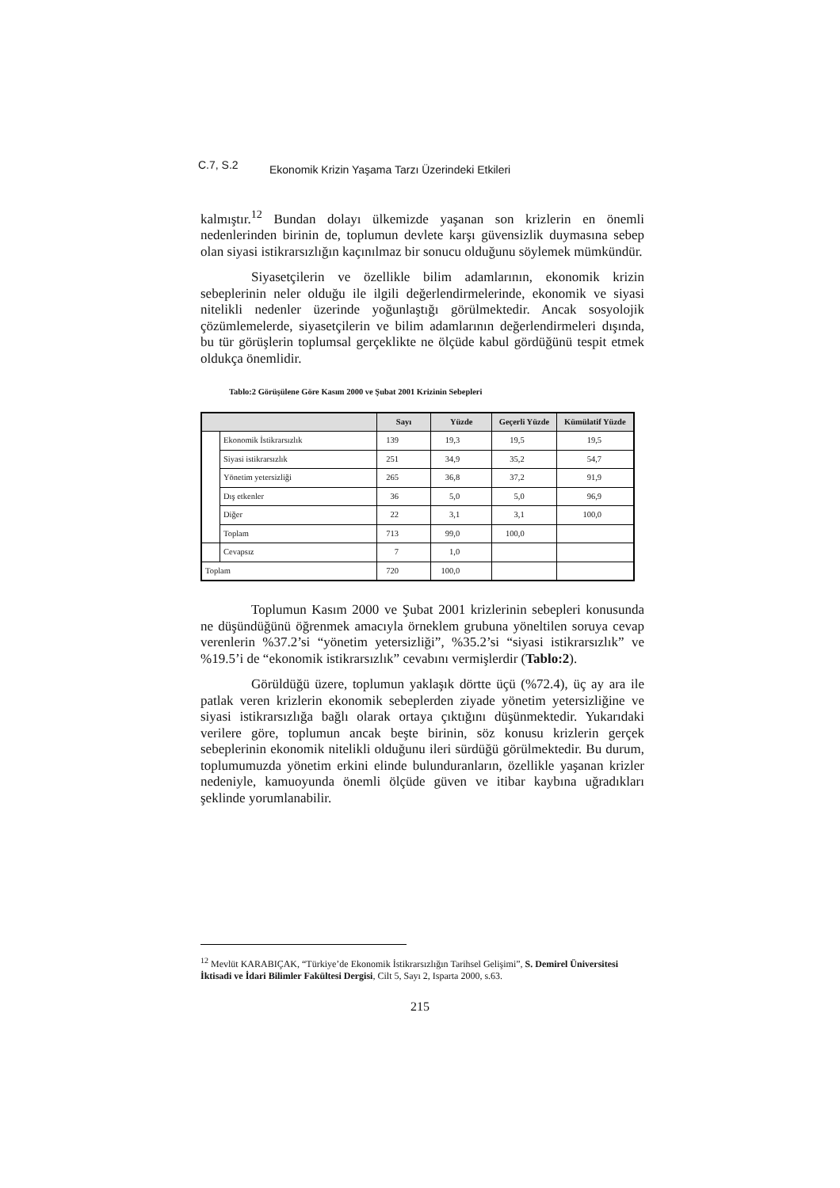C.7, S.2 Ekonomik Krizin Yaşama Tarzı Üzerindeki Etkileri
kalmıştır.<sup>12</sup> Bundan dolayı ülkemizde yaşanan son krizlerin en önemli nedenlerinden birinin de, toplumun devlete karşı güvensizlik duymasına sebep olan siyasi istikrarsızlığın kaçınılmaz bir sonucu olduğunu söylemek mümkündür.
Siyasetçilerin ve özellikle bilim adamlarının, ekonomik krizin sebeplerinin neler olduğu ile ilgili değerlendirmelerinde, ekonomik ve siyasi nitelikli nedenler üzerinde yoğunlaştığı görülmektedir. Ancak sosyolojik çözümlemelerde, siyasetçilerin ve bilim adamlarının değerlendirmeleri dışında, bu tür görüşlerin toplumsal gerçeklikte ne ölçüde kabul gördüğünü tespit etmek oldukça önemlidir.
Tablo:2 Görüşülene Göre Kasım 2000 ve Şubat 2001 Krizinin Sebepleri
| | | Sayı | Yüzde | Geçerli Yüzde | Kümülatif Yüzde |
| --- | --- | --- | --- | --- | --- |
| | Ekonomik İstikrarsızlık | 139 | 19,3 | 19,5 | 19,5 |
| | Siyasi istikrarsızlık | 251 | 34,9 | 35,2 | 54,7 |
| | Yönetim yetersizliği | 265 | 36,8 | 37,2 | 91,9 |
| | Dış etkenler | 36 | 5,0 | 5,0 | 96,9 |
| | Diğer | 22 | 3,1 | 3,1 | 100,0 |
| | Toplam | 713 | 99,0 | 100,0 | |
| | Cevapsız | 7 | 1,0 | | |
| Toplam | | 720 | 100,0 | | |
Toplumun Kasım 2000 ve Şubat 2001 krizlerinin sebepleri konusunda ne düşündüğünü öğrenmek amacıyla örneklem grubuna yöneltilen soruya cevap verenlerin %37.2’si “yönetim yetersizliği”, %35.2’si “siyasi istikrarsızlık” ve %19.5’i de “ekonomik istikrarsızlık” cevabını vermişlerdir (Tablo:2).
Görüldüğü üzere, toplumun yaklaşık dörtte üçü (%72.4), üç ay ara ile patlak veren krizlerin ekonomik sebeplerden ziyade yönetim yetersizliğine ve siyasi istikrarsızlığa bağlı olarak ortaya çıktığını düşünmektedir. Yukarıdaki verilere göre, toplumun ancak beşte birinin, söz konusu krizlerin gerçek sebeplerinin ekonomik nitelikli olduğunu ileri sürdüğü görülmektedir. Bu durum, toplumumuzda yönetim erkini elinde bulunduranların, özellikle yaşanan krizler nedeniyle, kamuoyunda önemli ölçüde güven ve itibar kaybına uğradıkları şeklinde yorumlanabilir.
<sup>12</sup> Mevlüt KARABIÇAK, “Türkiye’de Ekonomik İstikrarsızlığın Tarihsel Gelişimi”, S. Demirel Üniversitesi İktisadi ve İdari Bilimler Fakültesi Dergisi, Cilt 5, Sayı 2, Isparta 2000, s.63.
215